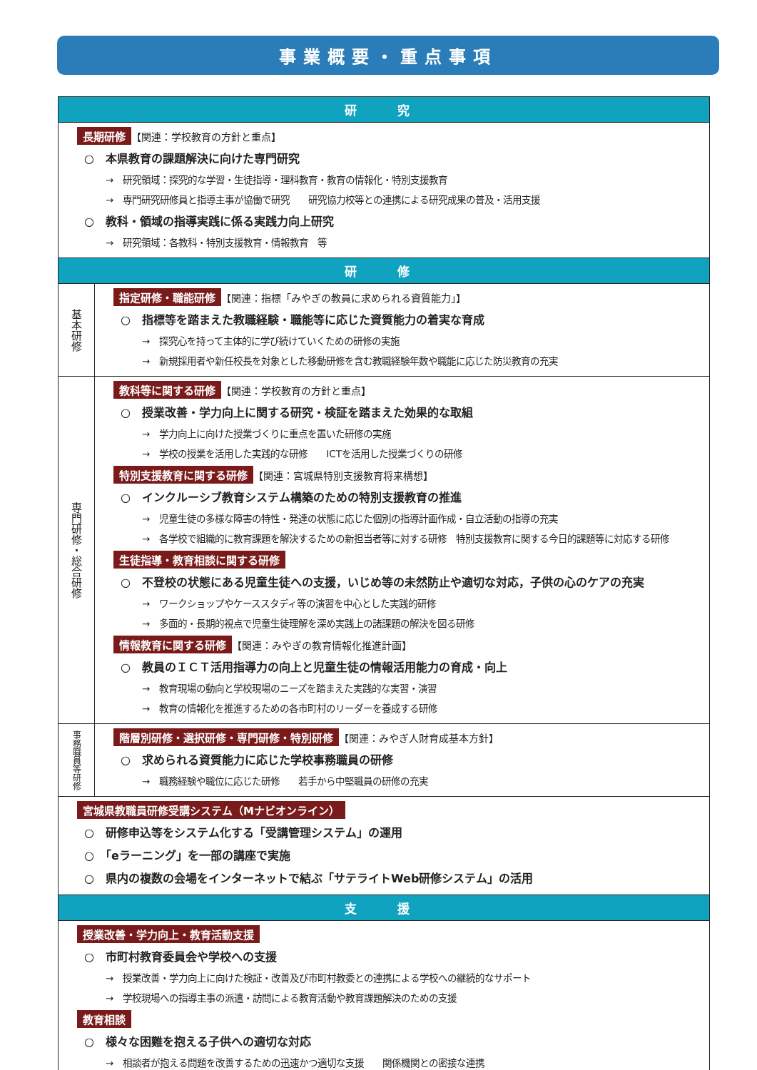事業概要・重点事項
| 研 究 | |
| 長期研修 【関連：学校教育の方針と重点】 ○ 本県教育の課題解決に向けた専門研究 → 研究領域：探究的な学習・生徒指導・理科教育・教育の情報化・特別支援教育 → 専門研究研修員と指導主事が協働で研究 研究協力校等との連携による研究成果の普及・活用支援 ○ 教科・領域の指導実践に係る実践力向上研究 → 研究領域：各教科・特別支援教育・情報教育 等 | |
| 研 修 | |
| 基本研修 | 指定研修・職能研修 【関連：指標「みやぎの教員に求められる資質能力」】 ○ 指標等を踏まえた教職経験・職能等に応じた資質能力の着実な育成 → 探究心を持って主体的に学び続けていくための研修の実施 → 新規採用者や新任校長を対象とした移動研修を含む教職経験年数や職能に応じた防災教育の充実 |
| 専門研修・総合研修 | 教科等に関する研修 【関連：学校教育の方針と重点】 ○ 授業改善・学力向上に関する研究・検証を踏まえた効果的な取組 → 学力向上に向けた授業づくりに重点を置いた研修の実施 → 学校の授業を活用した実践的な研修 ICTを活用した授業づくりの研修 特別支援教育に関する研修 【関連：宮城県特別支援教育将来構想】 ○ インクルーシブ教育システム構築のための特別支援教育の推進 → 児童生徒の多様な障害の特性・発達の状態に応じた個別の指導計画作成・自立活動の指導の充実 → 各学校で組織的に教育課題を解決するための新担当者等に対する研修 特別支援教育に関する今日的課題等に対応する研修 生徒指導・教育相談に関する研修 ○ 不登校の状態にある児童生徒への支援，いじめ等の未然防止や適切な対応，子供の心のケアの充実 → ワークショップやケーススタディ等の演習を中心とした実践的研修 → 多面的・長期的視点で児童生徒理解を深め実践上の諸課題の解決を図る研修 情報教育に関する研修 【関連：みやぎの教育情報化推進計画】 ○ 教員のＩＣＴ活用指導力の向上と児童生徒の情報活用能力の育成・向上 → 教育現場の動向と学校現場のニーズを踏まえた実践的な実習・演習 → 教育の情報化を推進するための各市町村のリーダーを養成する研修 |
| 事務職員等研修 | 階層別研修・選択研修・専門研修・特別研修 【関連：みやぎ人財育成基本方針】 ○ 求められる資質能力に応じた学校事務職員の研修 → 職務経験や職位に応じた研修 若手から中堅職員の研修の充実 |
| 宮城県教職員研修受講システム（Mナビオンライン） ○ 研修申込等をシステム化する「受講管理システム」の運用 ○ 「eラーニング」を一部の講座で実施 ○ 県内の複数の会場をインターネットで結ぶ「サテライトWeb研修システム」の活用 | |
| 支 援 | |
| 授業改善・学力向上・教育活動支援 ○ 市町村教育委員会や学校への支援 → 授業改善・学力向上に向けた検証・改善及び市町村教委との連携による学校への継続的なサポート → 学校現場への指導主事の派遣・訪問による教育活動や教育課題解決のための支援 教育相談 ○ 様々な困難を抱える子供への適切な対応 → 相談者が抱える問題を改善するための迅速かつ適切な支援 関係機関との密接な連携 | |